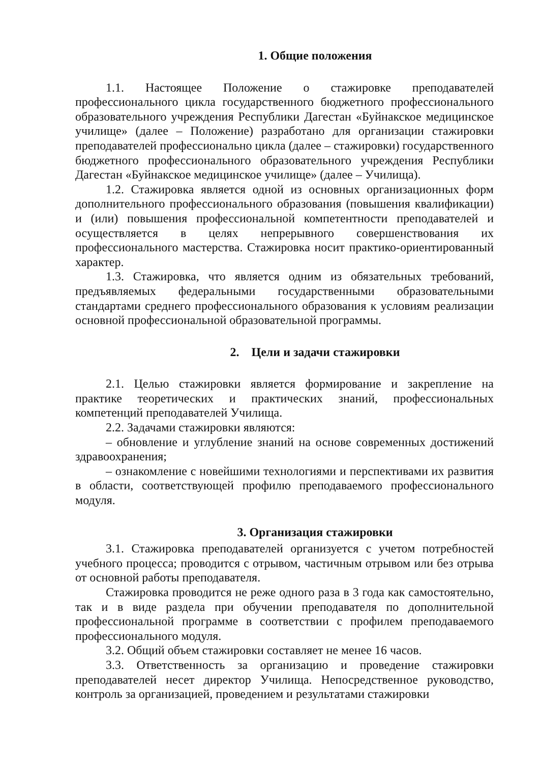1. Общие положения
1.1. Настоящее Положение о стажировке преподавателей профессионального цикла государственного бюджетного профессионального образовательного учреждения Республики Дагестан «Буйнакское медицинское училище» (далее – Положение) разработано для организации стажировки преподавателей профессионально цикла (далее – стажировки) государственного бюджетного профессионального образовательного учреждения Республики Дагестан «Буйнакское медицинское училище» (далее – Училища).
1.2. Стажировка является одной из основных организационных форм дополнительного профессионального образования (повышения квалификации) и (или) повышения профессиональной компетентности преподавателей и осуществляется в целях непрерывного совершенствования их профессионального мастерства. Стажировка носит практико-ориентированный характер.
1.3. Стажировка, что является одним из обязательных требований, предъявляемых федеральными государственными образовательными стандартами среднего профессионального образования к условиям реализации основной профессиональной образовательной программы.
2. Цели и задачи стажировки
2.1. Целью стажировки является формирование и закрепление на практике теоретических и практических знаний, профессиональных компетенций преподавателей Училища.
2.2. Задачами стажировки являются:
– обновление и углубление знаний на основе современных достижений здравоохранения;
– ознакомление с новейшими технологиями и перспективами их развития в области, соответствующей профилю преподаваемого профессионального модуля.
3. Организация стажировки
3.1. Стажировка преподавателей организуется с учетом потребностей учебного процесса; проводится с отрывом, частичным отрывом или без отрыва от основной работы преподавателя.
Стажировка проводится не реже одного раза в 3 года как самостоятельно, так и в виде раздела при обучении преподавателя по дополнительной профессиональной программе в соответствии с профилем преподаваемого профессионального модуля.
3.2. Общий объем стажировки составляет не менее 16 часов.
3.3. Ответственность за организацию и проведение стажировки преподавателей несет директор Училища. Непосредственное руководство, контроль за организацией, проведением и результатами стажировки